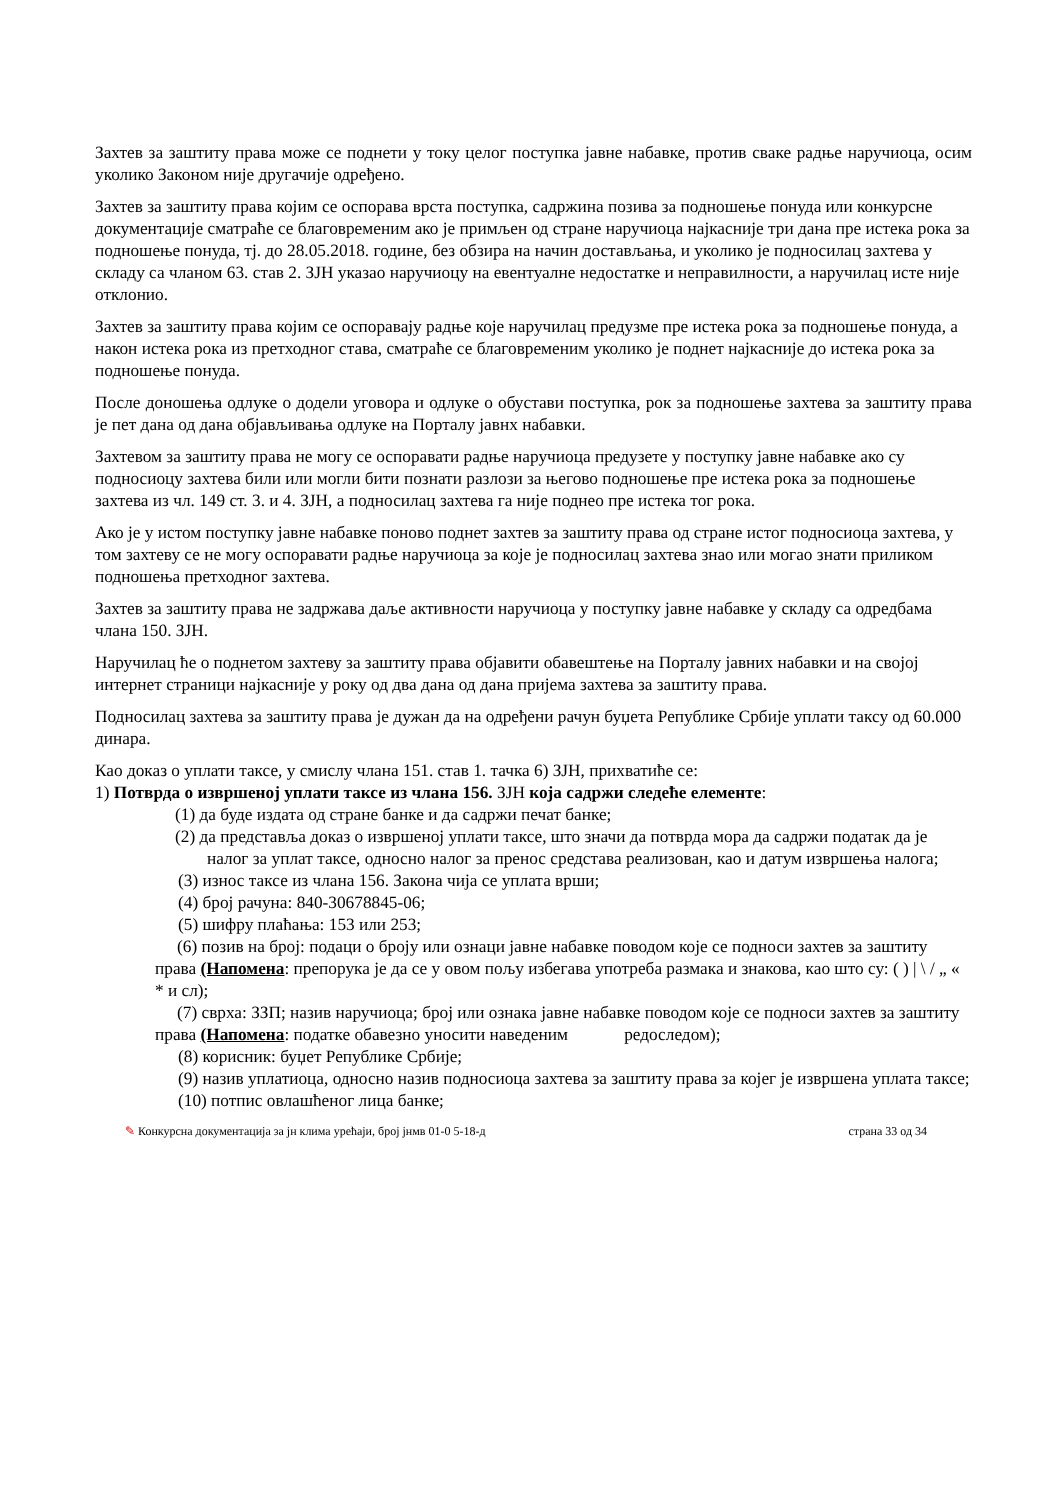Захтев за заштиту права може се поднети у току целог поступка јавне набавке, против сваке радње наручиоца, осим уколико Законом није другачије одређено.
Захтев за заштиту права којим се оспорава врста поступка, садржина позива за подношење понуда или конкурсне документације сматраће се благовременим ако је примљен од стране наручиоца најкасније три дана пре истека рока за подношење понуда, тј. до 28.05.2018. године, без обзира на начин достављања, и уколико је подносилац захтева у складу са чланом 63. став 2. ЗЈН указао наручиоцу на евентуалне недостатке и неправилности, а наручилац исте није отклонио.
Захтев за заштиту права којим се оспоравају радње које наручилац предузме пре истека рока за подношење понуда, а након истека рока из претходног става, сматраће се благовременим уколико је поднет најкасније до истека рока за подношење понуда.
После доношења одлуке о додели уговора и одлуке о обустави поступка, рок за подношење захтева за заштиту права је пет дана од дана објављивања одлуке на Порталу јавнх набавки.
Захтевом за заштиту права не могу се оспоравати радње наручиоца предузете у поступку јавне набавке ако су подносиоцу захтева били или могли бити познати разлози за његово подношење пре истека рока за подношење захтева из чл. 149 ст. 3. и 4. ЗЈН, а подносилац захтева га није поднео пре истека тог рока.
Ако је у истом поступку јавне набавке поново поднет захтев за заштиту права од стране истог подносиоца захтева, у том захтеву се не могу оспоравати радње наручиоца за које је подносилац захтева знао или могао знати приликом подношења претходног захтева.
Захтев за заштиту права не задржава даље активности наручиоца у поступку јавне набавке у складу са одредбама члана 150. ЗЈН.
Наручилац ће о поднетом захтеву за заштиту права објавити обавештење на Порталу јавних набавки и на својој интернет страници најкасније у року од два дана од дана пријема захтева за заштиту права.
Подносилац захтева за заштиту права је дужан да на одређени рачун буџета Републике Србије уплати таксу од 60.000 динара.
Као доказ о уплати таксе, у смислу члана 151. став 1. тачка 6) ЗЈН, прихватиће се:
1) Потврда о извршеној уплати таксе из члана 156. ЗЈН која садржи следеће елементе:
(1) да буде издата од стране банке и да садржи печат банке;
(2) да представља доказ о извршеној уплати таксе, што значи да потврда мора да садржи податак да је налог за уплат таксе, односно налог за пренос средстава реализован, као и датум извршења налога;
(3) износ таксе из члана 156. Закона чија се уплата врши;
(4) број рачуна: 840-30678845-06;
(5) шифру плаћања: 153 или 253;
(6) позив на број: подаци о броју или ознаци јавне набавке поводом које се подноси захтев за заштиту права (Напомена: препорука је да се у овом пољу избегава употреба размака и знакова, као што су: ( ) | \ / „ « * и сл);
(7) сврха: ЗЗП; назив наручиоца; број или ознака јавне набавке поводом које се подноси захтев за заштиту права (Напомена: податке обавезно уносити наведеним редоследом);
(8) корисник: буџет Републике Србије;
(9) назив уплатиоца, односно назив подносиоца захтева за заштиту права за којег је извршена уплата таксе;
(10) потпис овлашћеног лица банке;
✎ Конкурсна документација за јн клима урећаји, број јнмв 01-0 5-18-д страна 33 од 34